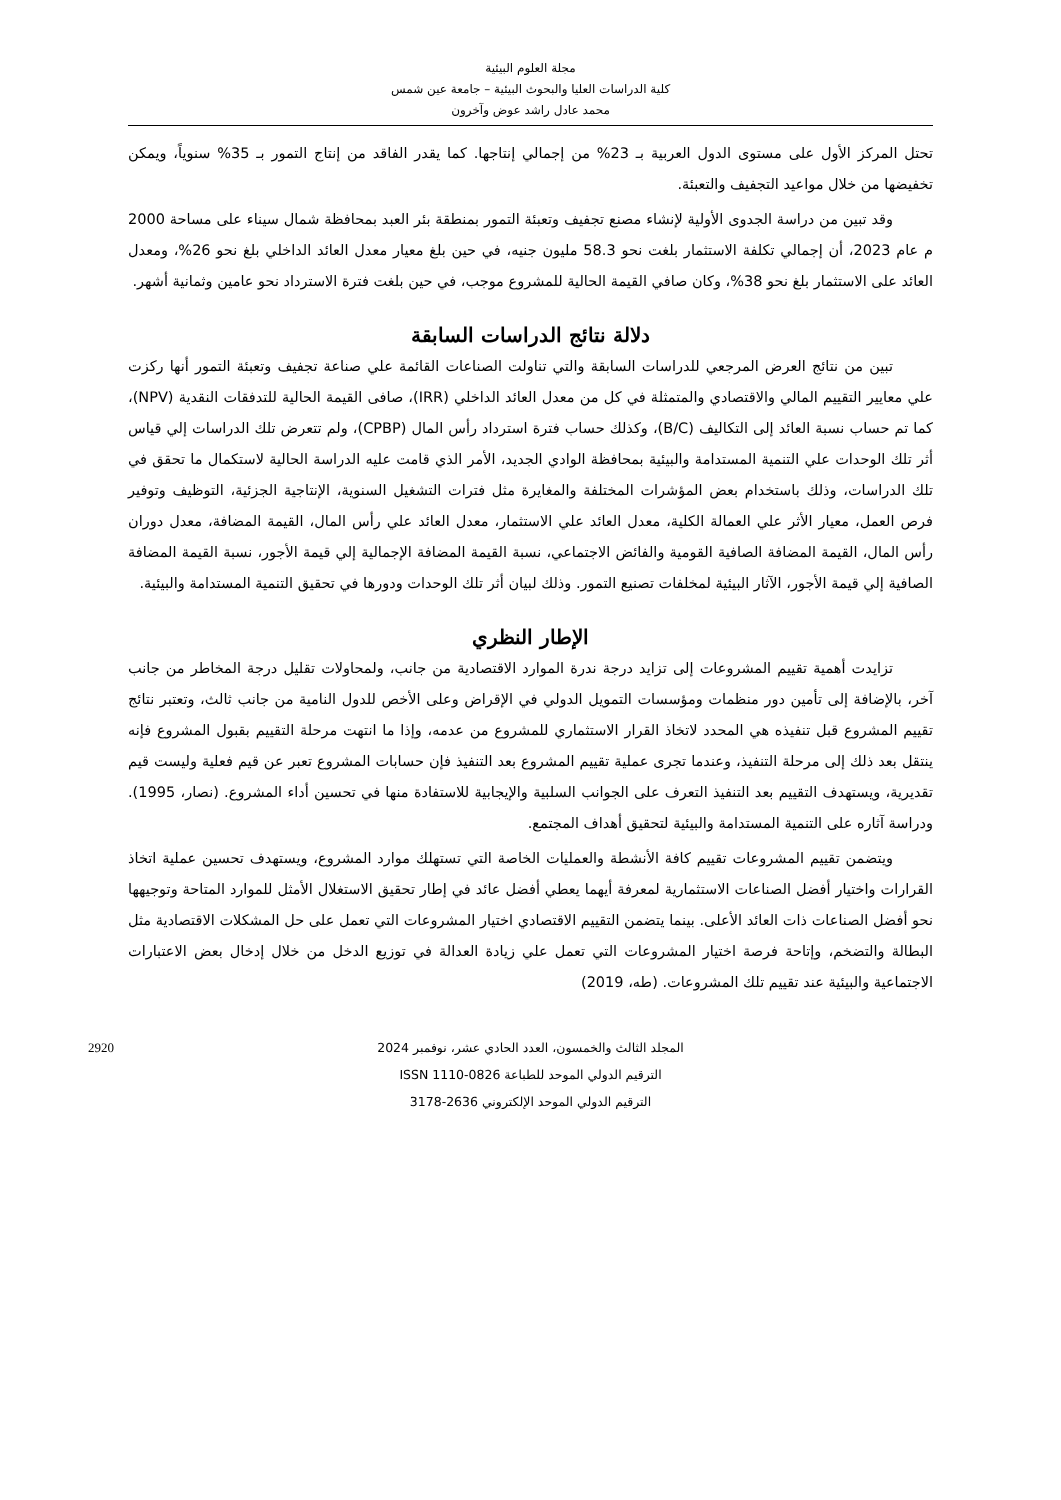مجلة العلوم البيئية
كلية الدراسات العليا والبحوث البيئية – جامعة عين شمس
محمد عادل راشد عوض وآخرون
تحتل المركز الأول على مستوى الدول العربية بـ 23% من إجمالي إنتاجها. كما يقدر الفاقد من إنتاج التمور بـ 35% سنوياً، ويمكن تخفيضها من خلال مواعيد التجفيف والتعبئة.
وقد تبين من دراسة الجدوى الأولية لإنشاء مصنع تجفيف وتعبئة التمور بمنطقة بئر العبد بمحافظة شمال سيناء على مساحة 2000 م عام 2023، أن إجمالي تكلفة الاستثمار بلغت نحو 58.3 مليون جنيه، في حين بلغ معيار معدل العائد الداخلي بلغ نحو 26%، ومعدل العائد على الاستثمار بلغ نحو 38%، وكان صافي القيمة الحالية للمشروع موجب، في حين بلغت فترة الاسترداد نحو عامين وثمانية أشهر.
دلالة نتائج الدراسات السابقة
تبين من نتائج العرض المرجعي للدراسات السابقة والتي تناولت الصناعات القائمة علي صناعة تجفيف وتعبئة التمور أنها ركزت علي معايير التقييم المالي والاقتصادي والمتمثلة في كل من معدل العائد الداخلي (IRR)، صافى القيمة الحالية للتدفقات النقدية (NPV)، كما تم حساب نسبة العائد إلى التكاليف (B/C)، وكذلك حساب فترة استرداد رأس المال (CPBP)، ولم تتعرض تلك الدراسات إلي قياس أثر تلك الوحدات علي التنمية المستدامة والبيئية بمحافظة الوادي الجديد، الأمر الذي قامت عليه الدراسة الحالية لاستكمال ما تحقق في تلك الدراسات، وذلك باستخدام بعض المؤشرات المختلفة والمغايرة مثل فترات التشغيل السنوية، الإنتاجية الجزئية، التوظيف وتوفير فرص العمل، معيار الأثر علي العمالة الكلية، معدل العائد علي الاستثمار، معدل العائد علي رأس المال، القيمة المضافة، معدل دوران رأس المال، القيمة المضافة الصافية القومية والفائض الاجتماعي، نسبة القيمة المضافة الإجمالية إلي قيمة الأجور، نسبة القيمة المضافة الصافية إلي قيمة الأجور، الآثار البيئية لمخلفات تصنيع التمور. وذلك لبيان أثر تلك الوحدات ودورها في تحقيق التنمية المستدامة والبيئية.
الإطار النظري
تزايدت أهمية تقييم المشروعات إلى تزايد درجة ندرة الموارد الاقتصادية من جانب، ولمحاولات تقليل درجة المخاطر من جانب آخر، بالإضافة إلى تأمين دور منظمات ومؤسسات التمويل الدولي في الإقراض وعلى الأخص للدول النامية من جانب ثالث، وتعتبر نتائج تقييم المشروع قبل تنفيذه هي المحدد لاتخاذ القرار الاستثماري للمشروع من عدمه، وإذا ما انتهت مرحلة التقييم بقبول المشروع فإنه ينتقل بعد ذلك إلى مرحلة التنفيذ، وعندما تجرى عملية تقييم المشروع بعد التنفيذ فإن حسابات المشروع تعبر عن قيم فعلية وليست قيم تقديرية، ويستهدف التقييم بعد التنفيذ التعرف على الجوانب السلبية والإيجابية للاستفادة منها في تحسين أداء المشروع. (نصار، 1995). ودراسة آثاره على التنمية المستدامة والبيئية لتحقيق أهداف المجتمع.
ويتضمن تقييم المشروعات تقييم كافة الأنشطة والعمليات الخاصة التي تستهلك موارد المشروع، ويستهدف تحسين عملية اتخاذ القرارات واختيار أفضل الصناعات الاستثمارية لمعرفة أيهما يعطي أفضل عائد في إطار تحقيق الاستغلال الأمثل للموارد المتاحة وتوجيهها نحو أفضل الصناعات ذات العائد الأعلى. بينما يتضمن التقييم الاقتصادي اختيار المشروعات التي تعمل على حل المشكلات الاقتصادية مثل البطالة والتضخم، وإتاحة فرصة اختيار المشروعات التي تعمل علي زيادة العدالة في توزيع الدخل من خلال إدخال بعض الاعتبارات الاجتماعية والبيئية عند تقييم تلك المشروعات. (طه، 2019)
2920 المجلد الثالث والخمسون، العدد الحادي عشر، نوفمبر 2024
الترقيم الدولي الموحد للطباعة ISSN 1110-0826
الترقيم الدولي الموحد الإلكتروني 2636-3178